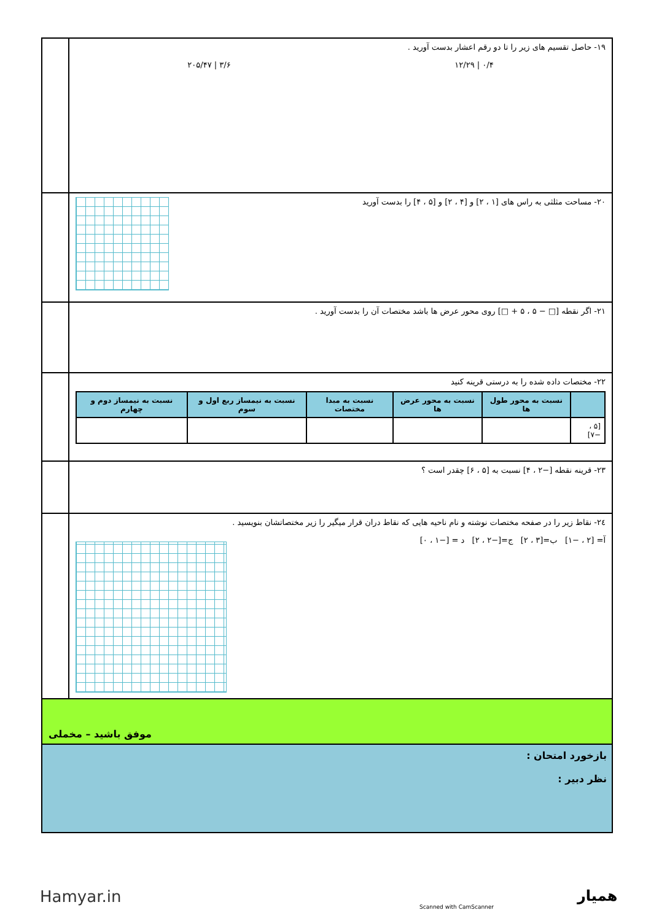١٩- حاصل تقسیم های زیر را تا دو رقم اعشار بدست آورید .
۲۰۵/۴۷ | ۳/۶ ۱۲/۲۹ | ۰/۴
٢٠- مساحت مثلثی به راس های [۱ ، ۲] و [۴ ، ۲] و [۵ ، ۴] را بدست آورید
٢١- اگر نقطه [□ − ۵ ، ۵ + □] روی محور عرض ها باشد مختصات آن را بدست آورید .
٢٢- مختصات داده شده را به درستی قرینه کنید
| | نسبت به محور طول ها | نسبت به محور عرض ها | نسبت به مبدا مختصات | نسبت به نیمساز ربع اول و سوم | نسبت به نیمساز دوم و چهارم |
| --- | --- | --- | --- | --- | --- |
| [۵ ، −۷] | | | | | |
٢٣- قرینه نقطه [−۲ ، ۴] نسبت به [۵ ، ۶] چقدر است ؟
٢٤- نقاط زیر را در صفحه مختصات نوشته و نام ناحیه هایی که نقاط دران قرار میگیر را زیر مختصاتشان بنویسید .
آ= [۲ ، −۱] ب=[۳ ، ۲] ج=[−۲ ، ۲] د = [−۱ ، ۰]
موفق باشید – مخملی
بازخورد امتحان :
نظر دبیر :
Hamyar.in
Scanned with CamScanner
همیار